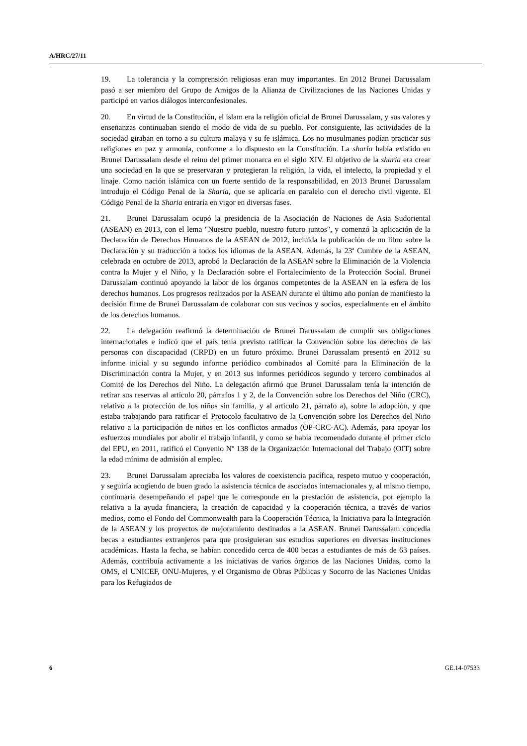A/HRC/27/11
19. La tolerancia y la comprensión religiosas eran muy importantes. En 2012 Brunei Darussalam pasó a ser miembro del Grupo de Amigos de la Alianza de Civilizaciones de las Naciones Unidas y participó en varios diálogos interconfesionales.
20. En virtud de la Constitución, el islam era la religión oficial de Brunei Darussalam, y sus valores y enseñanzas continuaban siendo el modo de vida de su pueblo. Por consiguiente, las actividades de la sociedad giraban en torno a su cultura malaya y su fe islámica. Los no musulmanes podían practicar sus religiones en paz y armonía, conforme a lo dispuesto en la Constitución. La sharia había existido en Brunei Darussalam desde el reino del primer monarca en el siglo XIV. El objetivo de la sharia era crear una sociedad en la que se preservaran y protegieran la religión, la vida, el intelecto, la propiedad y el linaje. Como nación islámica con un fuerte sentido de la responsabilidad, en 2013 Brunei Darussalam introdujo el Código Penal de la Sharia, que se aplicaría en paralelo con el derecho civil vigente. El Código Penal de la Sharia entraría en vigor en diversas fases.
21. Brunei Darussalam ocupó la presidencia de la Asociación de Naciones de Asia Sudoriental (ASEAN) en 2013, con el lema "Nuestro pueblo, nuestro futuro juntos", y comenzó la aplicación de la Declaración de Derechos Humanos de la ASEAN de 2012, incluida la publicación de un libro sobre la Declaración y su traducción a todos los idiomas de la ASEAN. Además, la 23ª Cumbre de la ASEAN, celebrada en octubre de 2013, aprobó la Declaración de la ASEAN sobre la Eliminación de la Violencia contra la Mujer y el Niño, y la Declaración sobre el Fortalecimiento de la Protección Social. Brunei Darussalam continuó apoyando la labor de los órganos competentes de la ASEAN en la esfera de los derechos humanos. Los progresos realizados por la ASEAN durante el último año ponían de manifiesto la decisión firme de Brunei Darussalam de colaborar con sus vecinos y socios, especialmente en el ámbito de los derechos humanos.
22. La delegación reafirmó la determinación de Brunei Darussalam de cumplir sus obligaciones internacionales e indicó que el país tenía previsto ratificar la Convención sobre los derechos de las personas con discapacidad (CRPD) en un futuro próximo. Brunei Darussalam presentó en 2012 su informe inicial y su segundo informe periódico combinados al Comité para la Eliminación de la Discriminación contra la Mujer, y en 2013 sus informes periódicos segundo y tercero combinados al Comité de los Derechos del Niño. La delegación afirmó que Brunei Darussalam tenía la intención de retirar sus reservas al artículo 20, párrafos 1 y 2, de la Convención sobre los Derechos del Niño (CRC), relativo a la protección de los niños sin familia, y al artículo 21, párrafo a), sobre la adopción, y que estaba trabajando para ratificar el Protocolo facultativo de la Convención sobre los Derechos del Niño relativo a la participación de niños en los conflictos armados (OP-CRC-AC). Además, para apoyar los esfuerzos mundiales por abolir el trabajo infantil, y como se había recomendado durante el primer ciclo del EPU, en 2011, ratificó el Convenio Nº 138 de la Organización Internacional del Trabajo (OIT) sobre la edad mínima de admisión al empleo.
23. Brunei Darussalam apreciaba los valores de coexistencia pacífica, respeto mutuo y cooperación, y seguiría acogiendo de buen grado la asistencia técnica de asociados internacionales y, al mismo tiempo, continuaría desempeñando el papel que le corresponde en la prestación de asistencia, por ejemplo la relativa a la ayuda financiera, la creación de capacidad y la cooperación técnica, a través de varios medios, como el Fondo del Commonwealth para la Cooperación Técnica, la Iniciativa para la Integración de la ASEAN y los proyectos de mejoramiento destinados a la ASEAN. Brunei Darussalam concedía becas a estudiantes extranjeros para que prosiguieran sus estudios superiores en diversas instituciones académicas. Hasta la fecha, se habían concedido cerca de 400 becas a estudiantes de más de 63 países. Además, contribuía activamente a las iniciativas de varios órganos de las Naciones Unidas, como la OMS, el UNICEF, ONU-Mujeres, y el Organismo de Obras Públicas y Socorro de las Naciones Unidas para los Refugiados de
6 GE.14-07533